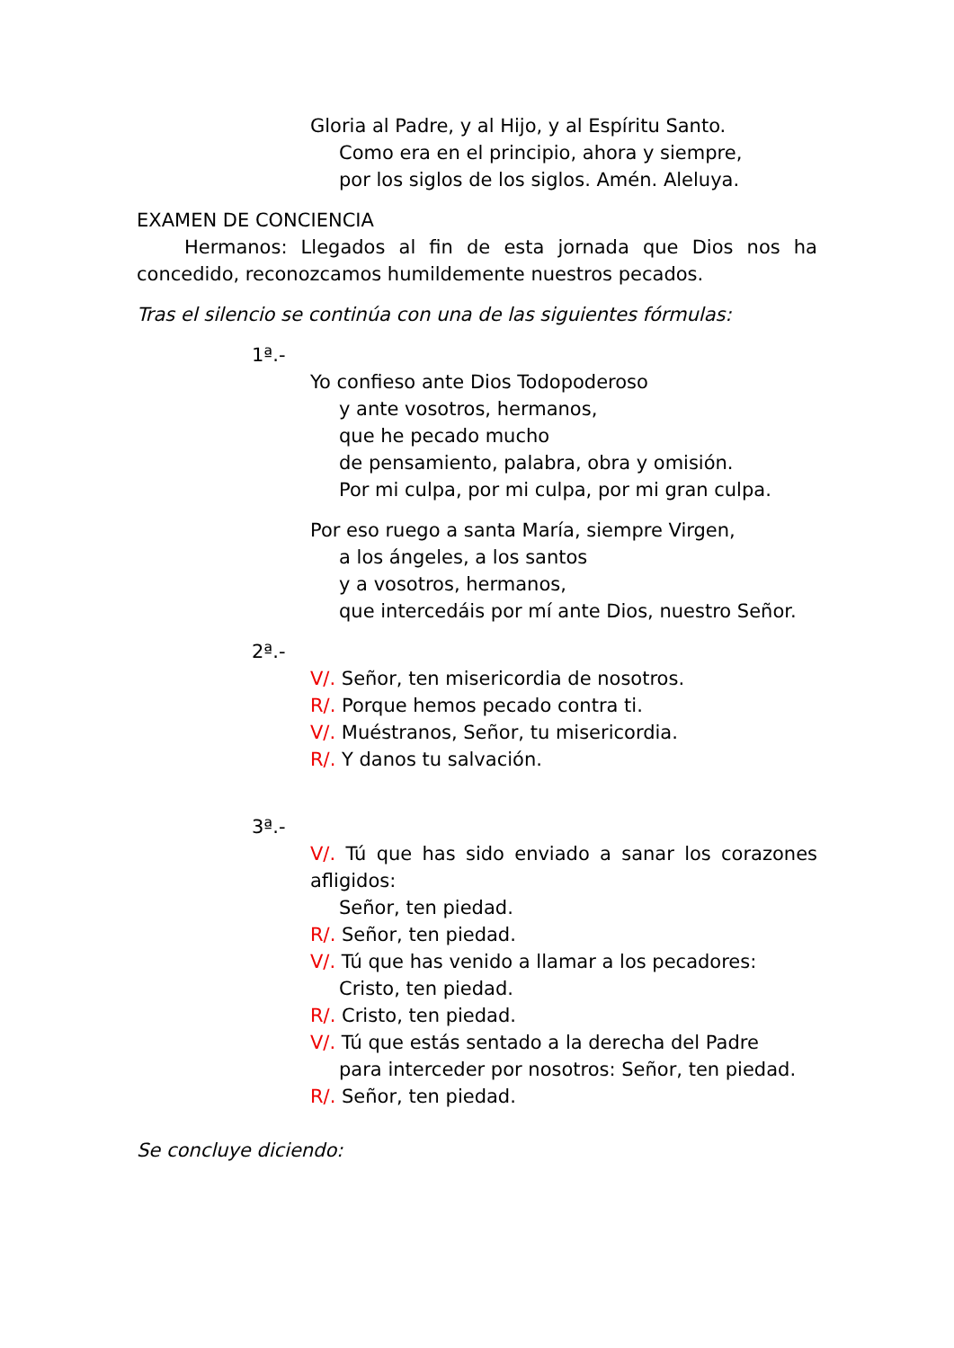Gloria al Padre, y al Hijo, y al Espíritu Santo.
Como era en el principio, ahora y siempre,
por los siglos de los siglos. Amén. Aleluya.
EXAMEN DE CONCIENCIA
Hermanos: Llegados al fin de esta jornada que Dios nos ha concedido, reconozcamos humildemente nuestros pecados.
Tras el silencio se continúa con una de las siguientes fórmulas:
1ª.-
Yo confieso ante Dios Todopoderoso
y ante vosotros, hermanos,
que he pecado mucho
de pensamiento, palabra, obra y omisión.
Por mi culpa, por mi culpa, por mi gran culpa.
Por eso ruego a santa María, siempre Virgen,
a los ángeles, a los santos
y a vosotros, hermanos,
que intercedáis por mí ante Dios, nuestro Señor.
2ª.-
V/. Señor, ten misericordia de nosotros.
R/. Porque hemos pecado contra ti.
V/. Muéstranos, Señor, tu misericordia.
R/. Y danos tu salvación.
3ª.-
V/. Tú que has sido enviado a sanar los corazones afligidos:
Señor, ten piedad.
R/. Señor, ten piedad.
V/. Tú que has venido a llamar a los pecadores:
Cristo, ten piedad.
R/. Cristo, ten piedad.
V/. Tú que estás sentado a la derecha del Padre
para interceder por nosotros: Señor, ten piedad.
R/. Señor, ten piedad.
Se concluye diciendo: